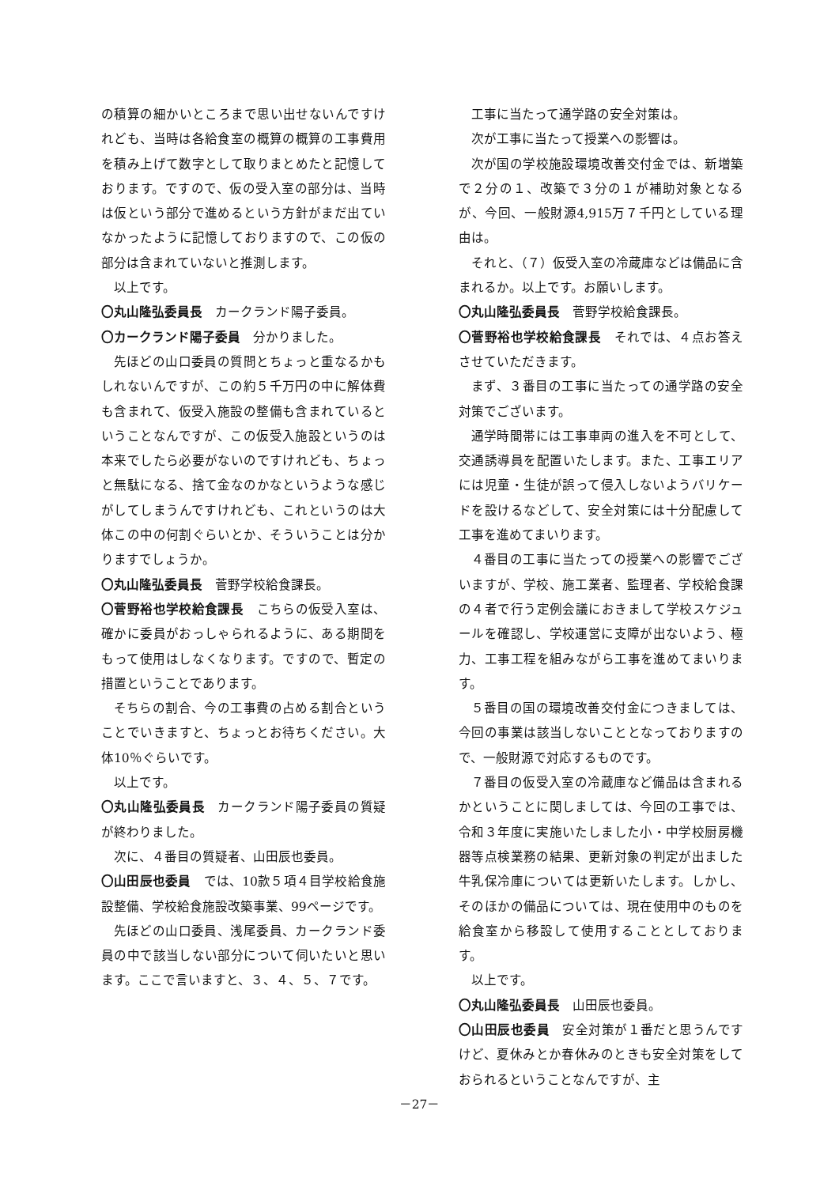の積算の細かいところまで思い出せないんですけれども、当時は各給食室の概算の概算の工事費用を積み上げて数字として取りまとめたと記憶しております。ですので、仮の受入室の部分は、当時は仮という部分で進めるという方針がまだ出ていなかったように記憶しておりますので、この仮の部分は含まれていないと推測します。
以上です。
〇丸山隆弘委員長　カークランド陽子委員。
〇カークランド陽子委員　分かりました。
先ほどの山口委員の質問とちょっと重なるかもしれないんですが、この約５千万円の中に解体費も含まれて、仮受入施設の整備も含まれているということなんですが、この仮受入施設というのは本来でしたら必要がないのですけれども、ちょっと無駄になる、捨て金なのかなというような感じがしてしまうんですけれども、これというのは大体この中の何割ぐらいとか、そういうことは分かりますでしょうか。
〇丸山隆弘委員長　菅野学校給食課長。
〇菅野裕也学校給食課長　こちらの仮受入室は、確かに委員がおっしゃられるように、ある期間をもって使用はしなくなります。ですので、暫定の措置ということであります。
そちらの割合、今の工事費の占める割合ということでいきますと、ちょっとお待ちください。大体10％ぐらいです。
以上です。
〇丸山隆弘委員長　カークランド陽子委員の質疑が終わりました。
次に、４番目の質疑者、山田辰也委員。
〇山田辰也委員　では、10款５項４目学校給食施設整備、学校給食施設改築事業、99ページです。
先ほどの山口委員、浅尾委員、カークランド委員の中で該当しない部分について伺いたいと思います。ここで言いますと、３、４、５、７です。
工事に当たって通学路の安全対策は。
次が工事に当たって授業への影響は。
次が国の学校施設環境改善交付金では、新増築で２分の１、改築で３分の１が補助対象となるが、今回、一般財源4,915万７千円としている理由は。
それと、（７）仮受入室の冷蔵庫などは備品に含まれるか。以上です。お願いします。
〇丸山隆弘委員長　菅野学校給食課長。
〇菅野裕也学校給食課長　それでは、４点お答えさせていただきます。
まず、３番目の工事に当たっての通学路の安全対策でございます。
通学時間帯には工事車両の進入を不可として、交通誘導員を配置いたします。また、工事エリアには児童・生徒が誤って侵入しないようバリケードを設けるなどして、安全対策には十分配慮して工事を進めてまいります。
４番目の工事に当たっての授業への影響でございますが、学校、施工業者、監理者、学校給食課の４者で行う定例会議におきまして学校スケジュールを確認し、学校運営に支障が出ないよう、極力、工事工程を組みながら工事を進めてまいります。
５番目の国の環境改善交付金につきましては、今回の事業は該当しないこととなっておりますので、一般財源で対応するものです。
７番目の仮受入室の冷蔵庫など備品は含まれるかということに関しましては、今回の工事では、令和３年度に実施いたしました小・中学校厨房機器等点検業務の結果、更新対象の判定が出ました牛乳保冷庫については更新いたします。しかし、そのほかの備品については、現在使用中のものを給食室から移設して使用することとしております。
以上です。
〇丸山隆弘委員長　山田辰也委員。
〇山田辰也委員　安全対策が１番だと思うんですけど、夏休みとか春休みのときも安全対策をしておられるということなんですが、主
－27－